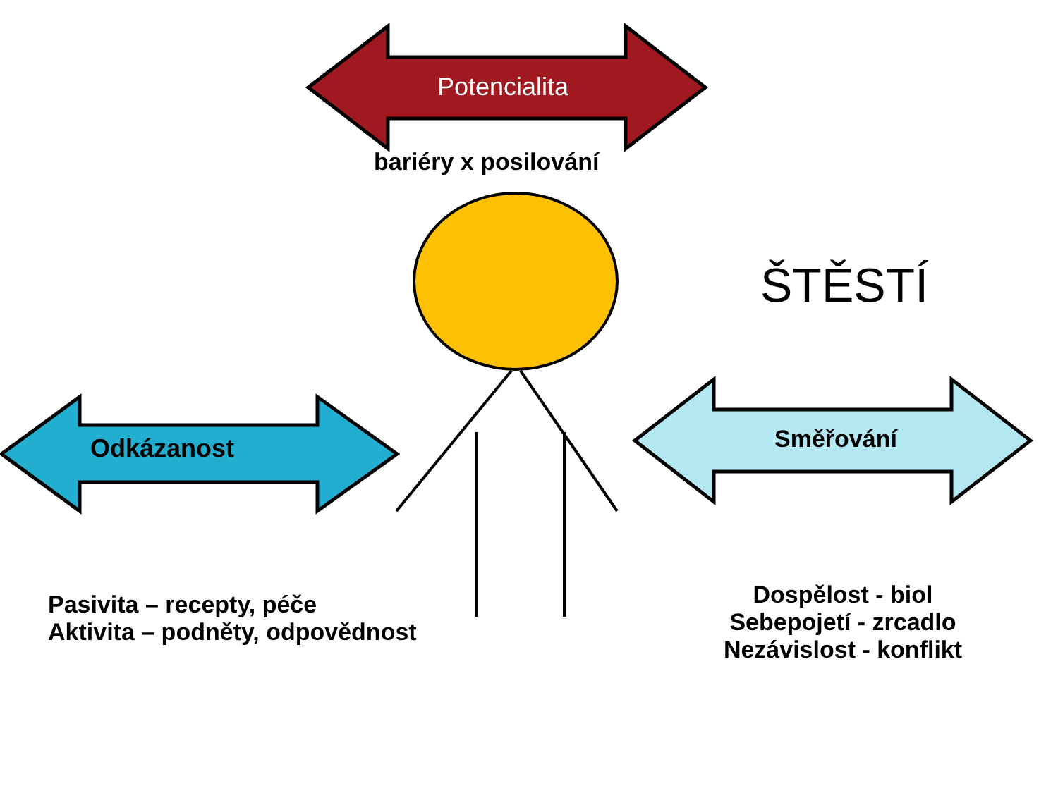Potencialita
bariéry x posilování
ŠTĚSTÍ
Odkázanost Směřování
Pasivita – recepty, péče
Aktivita – podněty, odpovědnost
Dospělost - biol
Sebepojetí - zrcadlo
Nezávislost - konflikt